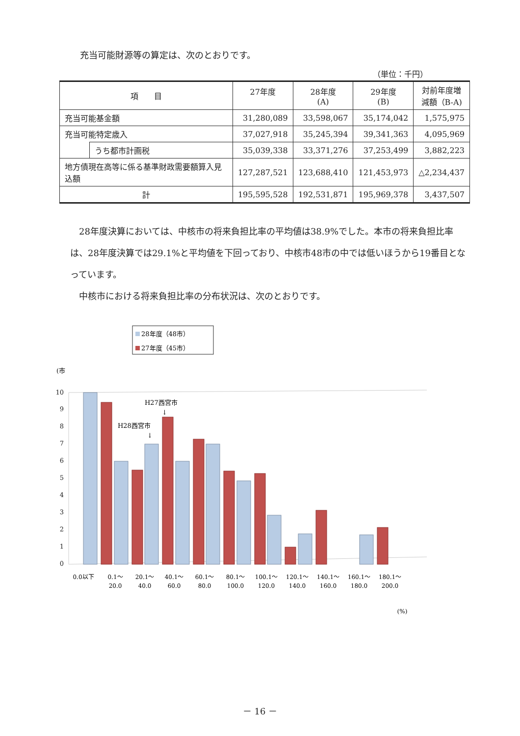充当可能財源等の算定は、次のとおりです。
（単位：千円）
| 項 目 | | 27年度 | 28年度 (A) | 29年度 (B) | 対前年度増 減額（B-A) |
| --- | --- | --- | --- | --- | --- |
| 充当可能基金額 | | 31,280,089 | 33,598,067 | 35,174,042 | 1,575,975 |
| 充当可能特定歳入 | | 37,027,918 | 35,245,394 | 39,341,363 | 4,095,969 |
| | うち都市計画税 | 35,039,338 | 33,371,276 | 37,253,499 | 3,882,223 |
| 地方債現在高等に係る基準財政需要額算入見込額 | | 127,287,521 | 123,688,410 | 121,453,973 | △2,234,437 |
| 計 | | 195,595,528 | 192,531,871 | 195,969,378 | 3,437,507 |
　28年度決算においては、中核市の将来負担比率の平均値は38.9%でした。本市の将来負担比率は、28年度決算では29.1%と平均値を下回っており、中核市48市の中では低いほうから19番目となっています。
　中核市における将来負担比率の分布状況は、次のとおりです。
28年度（48市）
27年度（45市）
(市
10
9
8
7
6
5
4
3
2
1
0
H27西宮市
↓
H28西宮市
↓
0.0以下
0.1～
20.0
20.1～
40.0
40.1～
60.0
60.1～
80.0
80.1～
100.0
100.1～
120.0
120.1～
140.0
140.1～
160.0
160.1～
180.0
180.1～
200.0
(%)
－ 16 －